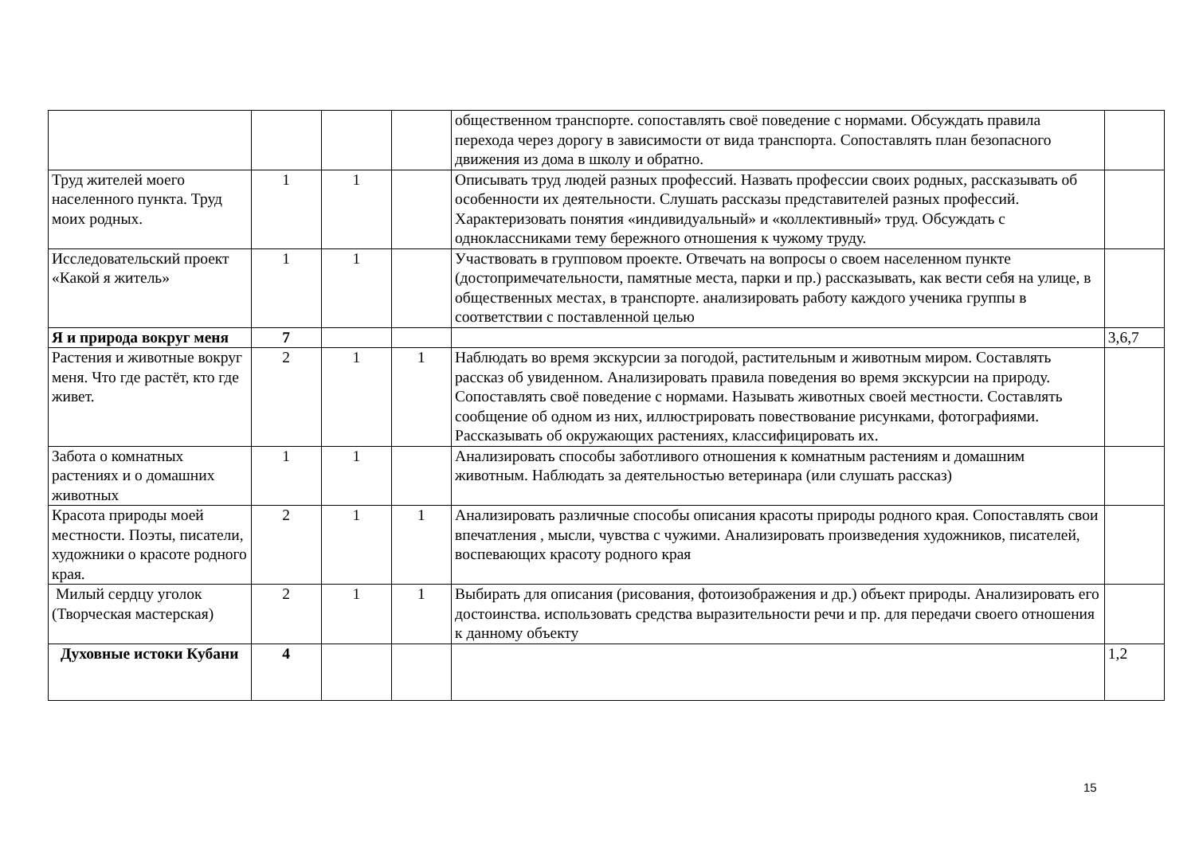| | | | | общественном транспорте. сопоставлять своё поведение с нормами. Обсуждать правила перехода через дорогу в зависимости от вида транспорта. Сопоставлять план безопасного движения из дома в школу и обратно. | |
| Труд жителей моего населенного пункта. Труд моих родных. | 1 | 1 | | Описывать труд людей разных профессий. Назвать профессии своих родных, рассказывать об особенности их деятельности. Слушать рассказы представителей разных профессий. Характеризовать понятия «индивидуальный» и «коллективный» труд. Обсуждать с одноклассниками тему бережного отношения к чужому труду. | |
| Исследовательский проект «Какой я житель» | 1 | 1 | | Участвовать в групповом проекте. Отвечать на вопросы о своем населенном пункте (достопримечательности, памятные места, парки и пр.) рассказывать, как вести себя на улице, в общественных местах, в транспорте. анализировать работу каждого ученика группы в соответствии с поставленной целью | |
| Я и природа вокруг меня | 7 | | | | 3,6,7 |
| Растения и животные вокруг меня. Что где растёт, кто где живет. | 2 | 1 | 1 | Наблюдать во время экскурсии за погодой, растительным и животным миром. Составлять рассказ об увиденном. Анализировать правила поведения во время экскурсии на природу. Сопоставлять своё поведение с нормами. Называть животных своей местности. Составлять сообщение об одном из них, иллюстрировать повествование рисунками, фотографиями. Рассказывать об окружающих растениях, классифицировать их. | |
| Забота о комнатных растениях и о домашних животных | 1 | 1 | | Анализировать способы заботливого отношения к комнатным растениям и домашним животным. Наблюдать за деятельностью ветеринара (или слушать рассказ) | |
| Красота природы моей местности. Поэты, писатели, художники о красоте родного края. | 2 | 1 | 1 | Анализировать различные способы описания красоты природы родного края. Сопоставлять свои впечатления , мысли, чувства с чужими. Анализировать произведения художников, писателей, воспевающих красоту родного края | |
| Милый сердцу уголок (Творческая мастерская) | 2 | 1 | 1 | Выбирать для описания (рисования, фотоизображения и др.) объект природы. Анализировать его достоинства. использовать средства выразительности речи и пр. для передачи своего отношения к данному объекту | |
| Духовные истоки Кубани | 4 | | | | 1,2 |
15